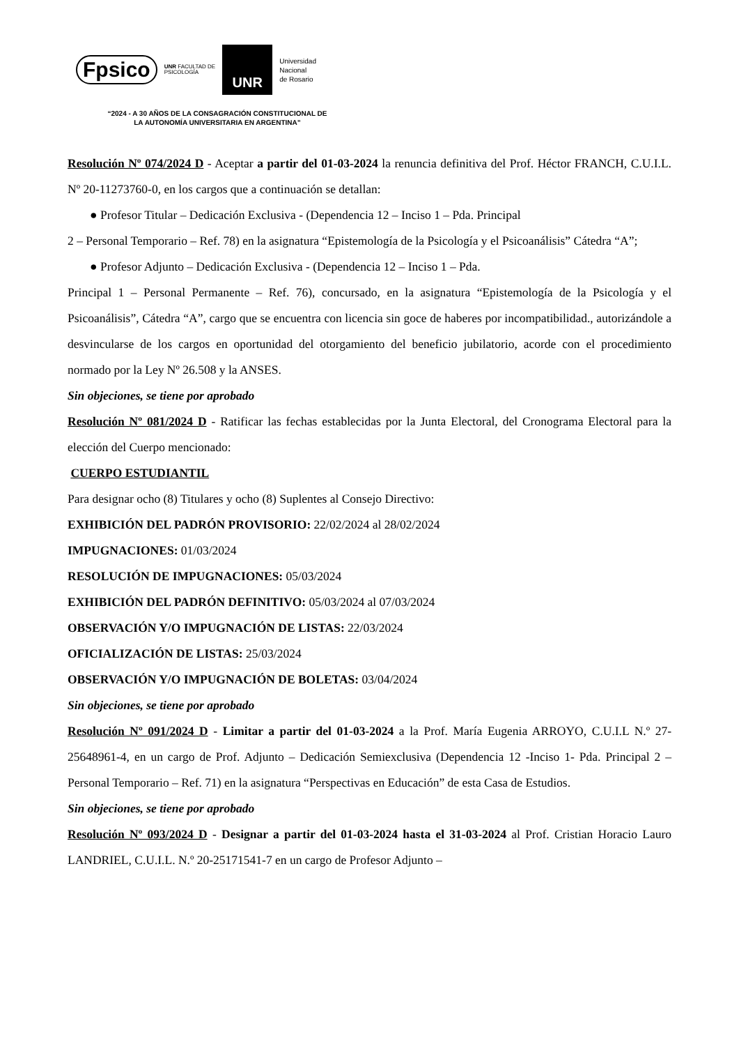Fpsico
UNR FACULTAD DE
PSICOLOGÍA
UNR
Universidad
Nacional
de Rosario
“2024 - A 30 AÑOS DE LA CONSAGRACIÓN CONSTITUCIONAL DE LA AUTONOMÍA UNIVERSITARIA EN ARGENTINA”
Resolución Nº 074/2024 D - Aceptar a partir del 01-03-2024 la renuncia definitiva del Prof. Héctor FRANCH, C.U.I.L. Nº 20-11273760-0, en los cargos que a continuación se detallan:
● Profesor Titular – Dedicación Exclusiva - (Dependencia 12 – Inciso 1 – Pda. Principal
2 – Personal Temporario – Ref. 78) en la asignatura “Epistemología de la Psicología y el Psicoanálisis” Cátedra “A”;
● Profesor Adjunto – Dedicación Exclusiva - (Dependencia 12 – Inciso 1 – Pda.
Principal 1 – Personal Permanente – Ref. 76), concursado, en la asignatura “Epistemología de la Psicología y el Psicoanálisis”, Cátedra “A”, cargo que se encuentra con licencia sin goce de haberes por incompatibilidad., autorizándole a desvincularse de los cargos en oportunidad del otorgamiento del beneficio jubilatorio, acorde con el procedimiento normado por la Ley Nº 26.508 y la ANSES.
Sin objeciones, se tiene por aprobado
Resolución Nº 081/2024 D - Ratificar las fechas establecidas por la Junta Electoral, del Cronograma Electoral para la elección del Cuerpo mencionado:
CUERPO ESTUDIANTIL
Para designar ocho (8) Titulares y ocho (8) Suplentes al Consejo Directivo:
EXHIBICIÓN DEL PADRÓN PROVISORIO: 22/02/2024 al 28/02/2024
IMPUGNACIONES: 01/03/2024
RESOLUCIÓN DE IMPUGNACIONES: 05/03/2024
EXHIBICIÓN DEL PADRÓN DEFINITIVO: 05/03/2024 al 07/03/2024
OBSERVACIÓN Y/O IMPUGNACIÓN DE LISTAS: 22/03/2024
OFICIALIZACIÓN DE LISTAS: 25/03/2024
OBSERVACIÓN Y/O IMPUGNACIÓN DE BOLETAS: 03/04/2024
Sin objeciones, se tiene por aprobado
Resolución Nº 091/2024 D - Limitar a partir del 01-03-2024 a la Prof. María Eugenia ARROYO, C.U.I.L N.º 27-25648961-4, en un cargo de Prof. Adjunto – Dedicación Semiexclusiva (Dependencia 12 -Inciso 1- Pda. Principal 2 – Personal Temporario – Ref. 71) en la asignatura “Perspectivas en Educación” de esta Casa de Estudios.
Sin objeciones, se tiene por aprobado
Resolución Nº 093/2024 D - Designar a partir del 01-03-2024 hasta el 31-03-2024 al Prof. Cristian Horacio Lauro LANDRIEL, C.U.I.L. N.º 20-25171541-7 en un cargo de Profesor Adjunto –